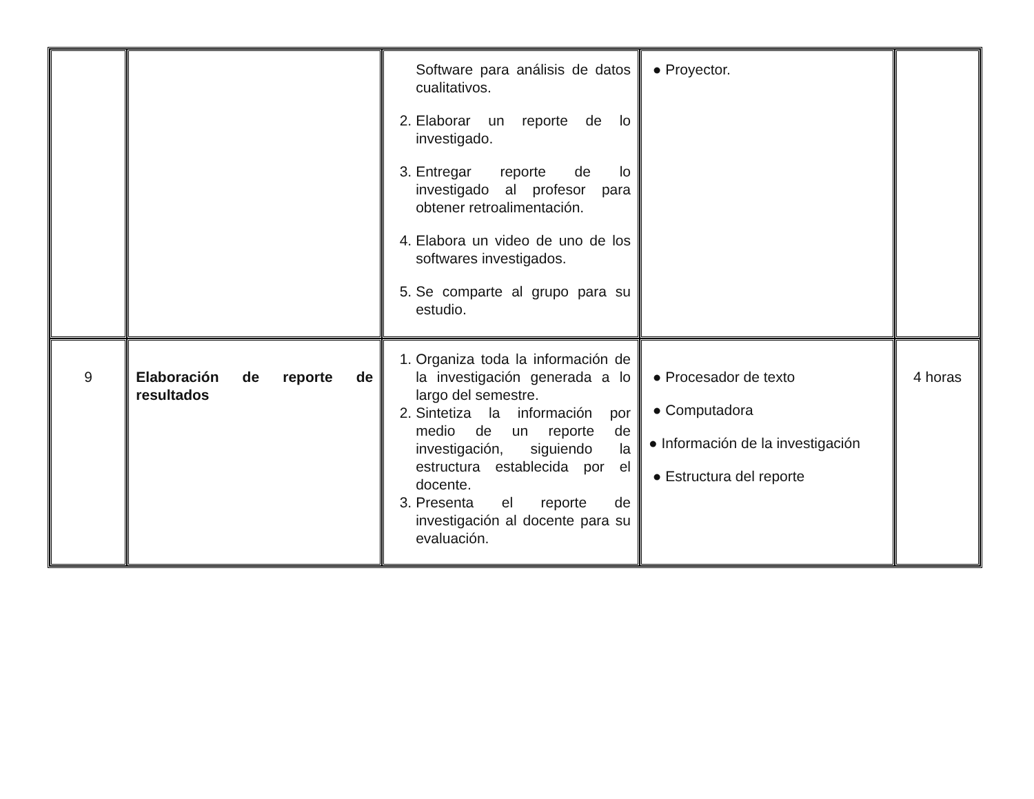| | | Software para análisis de datos cualitativos. 2. Elaborar un reporte de lo investigado. 3. Entregar reporte de lo investigado al profesor para obtener retroalimentación. 4. Elabora un video de uno de los softwares investigados. 5. Se comparte al grupo para su estudio. | ● Proyector. | |
| 9 | Elaboración de reporte de resultados | 1. Organiza toda la información de la investigación generada a lo largo del semestre. 2. Sintetiza la información por medio de un reporte de investigación, siguiendo la estructura establecida por el docente. 3. Presenta el reporte de investigación al docente para su evaluación. | ● Procesador de texto ● Computadora ● Información de la investigación ● Estructura del reporte | 4 horas |